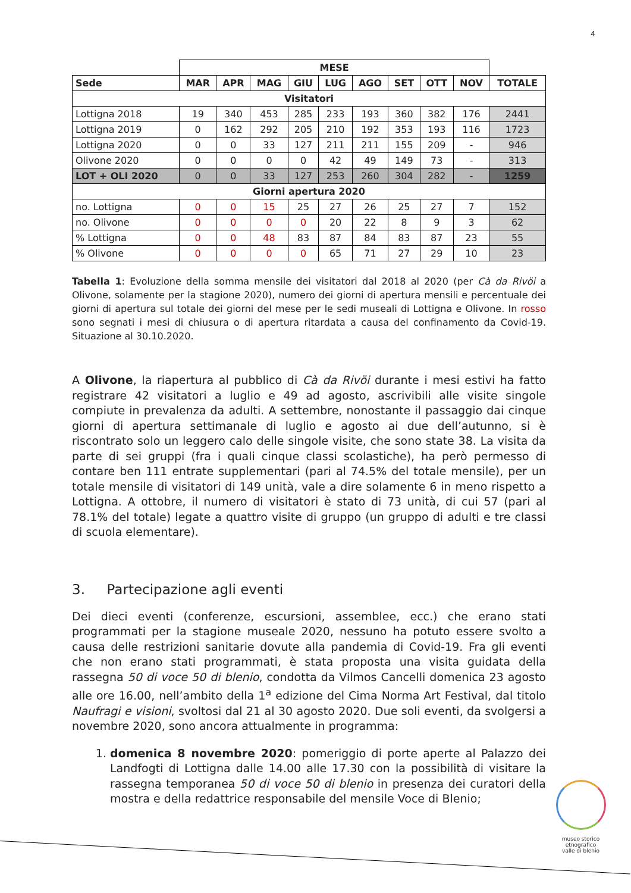4
| | MESE | | | | | | | | | |
| --- | --- | --- | --- | --- | --- | --- | --- | --- | --- | --- |
| Sede | MAR | APR | MAG | GIU | LUG | AGO | SET | OTT | NOV | TOTALE |
| Visitatori | | | | | | | | | | |
| Lottigna 2018 | 19 | 340 | 453 | 285 | 233 | 193 | 360 | 382 | 176 | 2441 |
| Lottigna 2019 | 0 | 162 | 292 | 205 | 210 | 192 | 353 | 193 | 116 | 1723 |
| Lottigna 2020 | 0 | 0 | 33 | 127 | 211 | 211 | 155 | 209 | - | 946 |
| Olivone 2020 | 0 | 0 | 0 | 0 | 42 | 49 | 149 | 73 | - | 313 |
| LOT + OLI 2020 | 0 | 0 | 33 | 127 | 253 | 260 | 304 | 282 | - | 1259 |
| Giorni apertura 2020 | | | | | | | | | | |
| no. Lottigna | 0 | 0 | 15 | 25 | 27 | 26 | 25 | 27 | 7 | 152 |
| no. Olivone | 0 | 0 | 0 | 0 | 20 | 22 | 8 | 9 | 3 | 62 |
| % Lottigna | 0 | 0 | 48 | 83 | 87 | 84 | 83 | 87 | 23 | 55 |
| % Olivone | 0 | 0 | 0 | 0 | 65 | 71 | 27 | 29 | 10 | 23 |
Tabella 1: Evoluzione della somma mensile dei visitatori dal 2018 al 2020 (per Cà da Rivöi a Olivone, solamente per la stagione 2020), numero dei giorni di apertura mensili e percentuale dei giorni di apertura sul totale dei giorni del mese per le sedi museali di Lottigna e Olivone. In rosso sono segnati i mesi di chiusura o di apertura ritardata a causa del confinamento da Covid-19. Situazione al 30.10.2020.
A Olivone, la riapertura al pubblico di Cà da Rivöi durante i mesi estivi ha fatto registrare 42 visitatori a luglio e 49 ad agosto, ascrivibili alle visite singole compiute in prevalenza da adulti. A settembre, nonostante il passaggio dai cinque giorni di apertura settimanale di luglio e agosto ai due dell’autunno, si è riscontrato solo un leggero calo delle singole visite, che sono state 38. La visita da parte di sei gruppi (fra i quali cinque classi scolastiche), ha però permesso di contare ben 111 entrate supplementari (pari al 74.5% del totale mensile), per un totale mensile di visitatori di 149 unità, vale a dire solamente 6 in meno rispetto a Lottigna. A ottobre, il numero di visitatori è stato di 73 unità, di cui 57 (pari al 78.1% del totale) legate a quattro visite di gruppo (un gruppo di adulti e tre classi di scuola elementare).
3. Partecipazione agli eventi
Dei dieci eventi (conferenze, escursioni, assemblee, ecc.) che erano stati programmati per la stagione museale 2020, nessuno ha potuto essere svolto a causa delle restrizioni sanitarie dovute alla pandemia di Covid-19. Fra gli eventi che non erano stati programmati, è stata proposta una visita guidata della rassegna 50 di voce 50 di blenio, condotta da Vilmos Cancelli domenica 23 agosto alle ore 16.00, nell’ambito della 1<sup>a</sup> edizione del Cima Norma Art Festival, dal titolo Naufragi e visioni, svoltosi dal 21 al 30 agosto 2020. Due soli eventi, da svolgersi a novembre 2020, sono ancora attualmente in programma:
1. domenica 8 novembre 2020: pomeriggio di porte aperte al Palazzo dei Landfogti di Lottigna dalle 14.00 alle 17.30 con la possibilità di visitare la rassegna temporanea 50 di voce 50 di blenio in presenza dei curatori della mostra e della redattrice responsabile del mensile Voce di Blenio;
museo storico
etnografico
valle di blenio